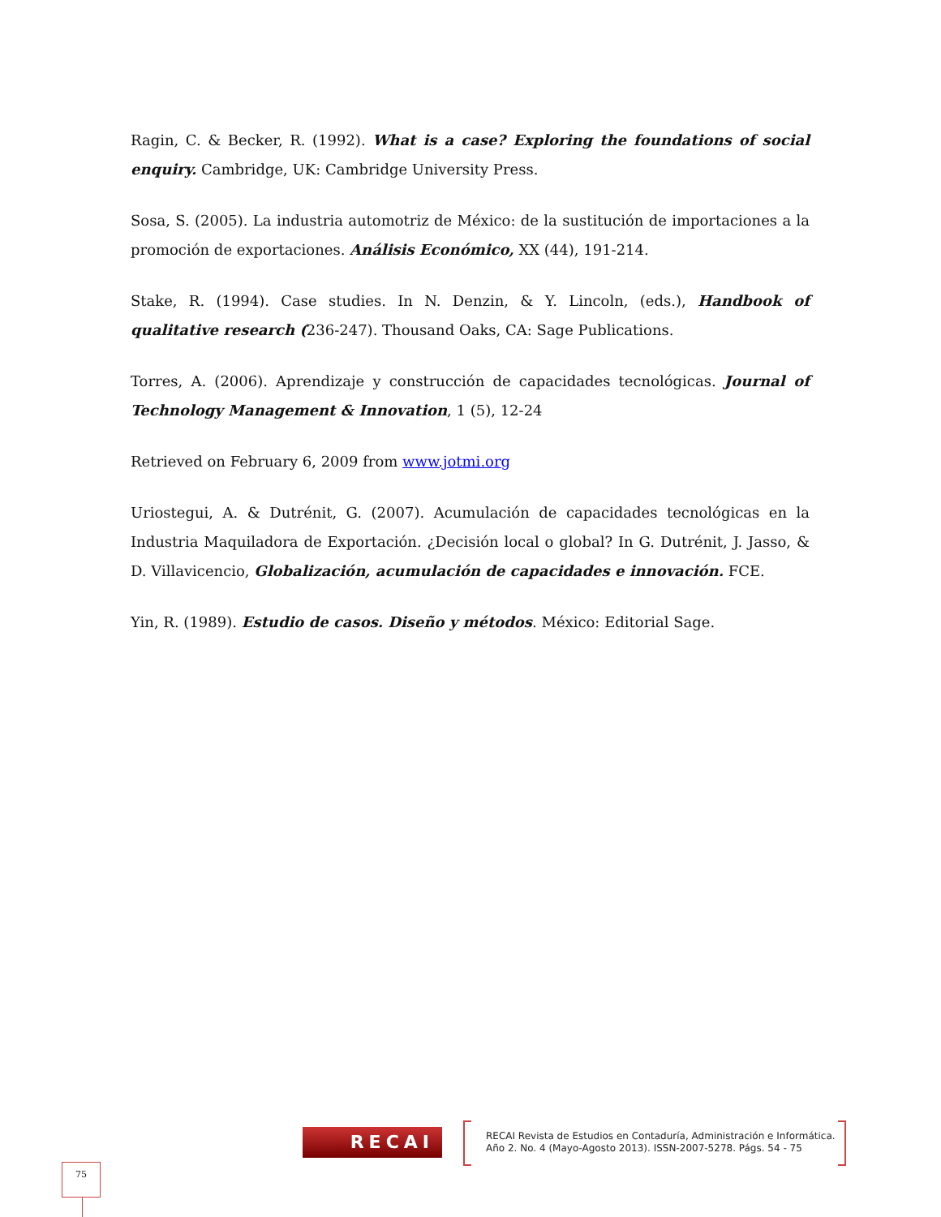Ragin, C. & Becker, R. (1992). What is a case? Exploring the foundations of social enquiry. Cambridge, UK: Cambridge University Press.
Sosa, S. (2005). La industria automotriz de México: de la sustitución de importaciones a la promoción de exportaciones. Análisis Económico, XX (44), 191-214.
Stake, R. (1994). Case studies. In N. Denzin, & Y. Lincoln, (eds.), Handbook of qualitative research (236-247). Thousand Oaks, CA: Sage Publications.
Torres, A. (2006). Aprendizaje y construcción de capacidades tecnológicas. Journal of Technology Management & Innovation, 1 (5), 12-24
Retrieved on February 6, 2009 from www.jotmi.org
Uriostegui, A. & Dutrénit, G. (2007). Acumulación de capacidades tecnológicas en la Industria Maquiladora de Exportación. ¿Decisión local o global? In G. Dutrénit, J. Jasso, & D. Villavicencio, Globalización, acumulación de capacidades e innovación. FCE.
Yin, R. (1989). Estudio de casos. Diseño y métodos. México: Editorial Sage.
RECAI
RECAI Revista de Estudios en Contaduría, Administración e Informática.
Año 2. No. 4 (Mayo-Agosto 2013). ISSN-2007-5278. Págs. 54 - 75
75